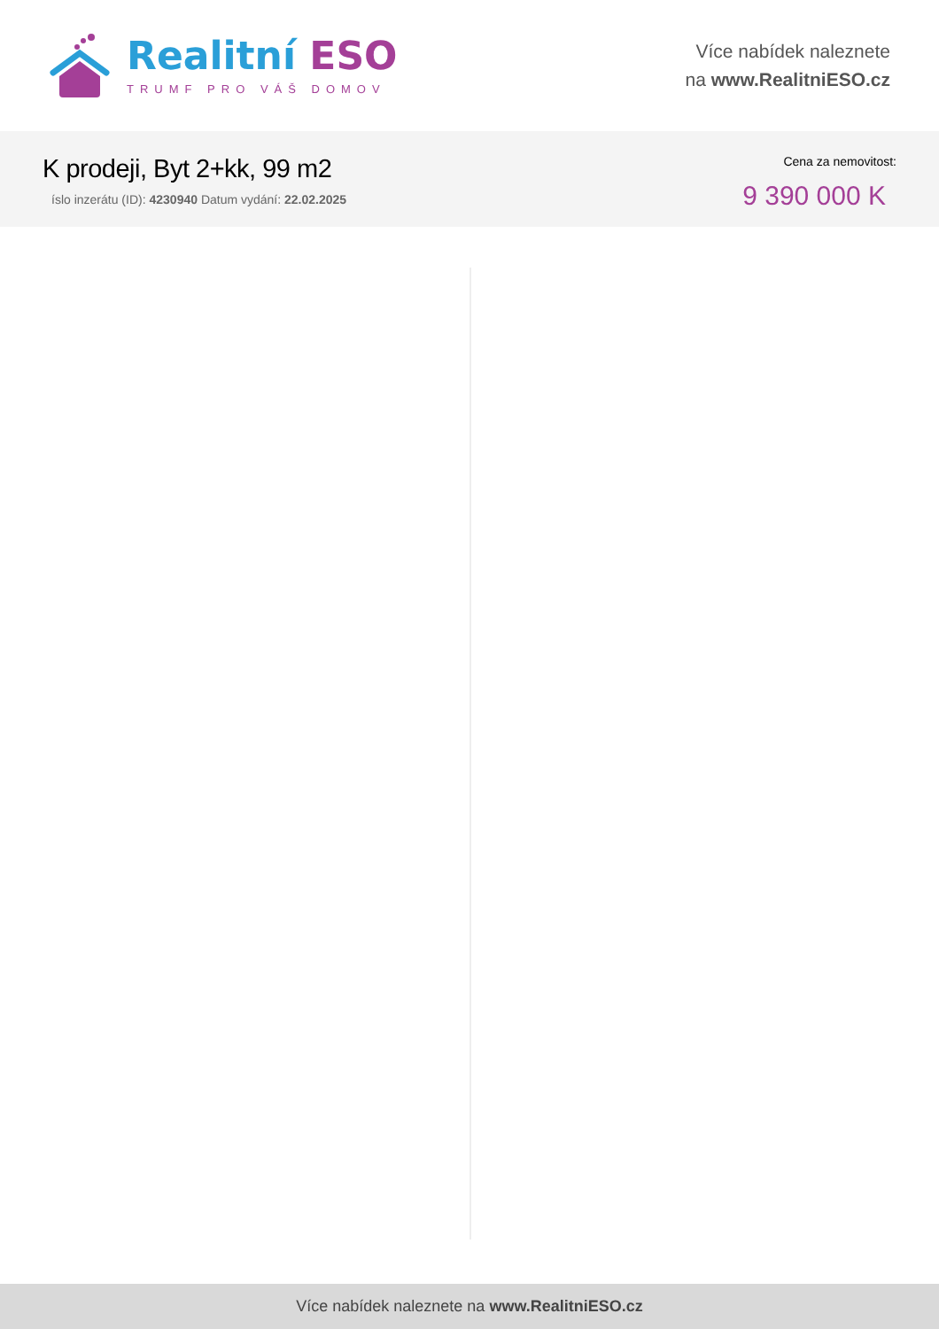Realitní ESO
TRUMF PRO VÁŠ DOMOV
Více nabídek naleznete
na www.RealitniESO.cz
K prodeji, Byt 2+kk, 99 m2
íslo inzerátu (ID): 4230940 Datum vydání: 22.02.2025
Cena za nemovitost:
9 390 000 K
Více nabídek naleznete na www.RealitniESO.cz